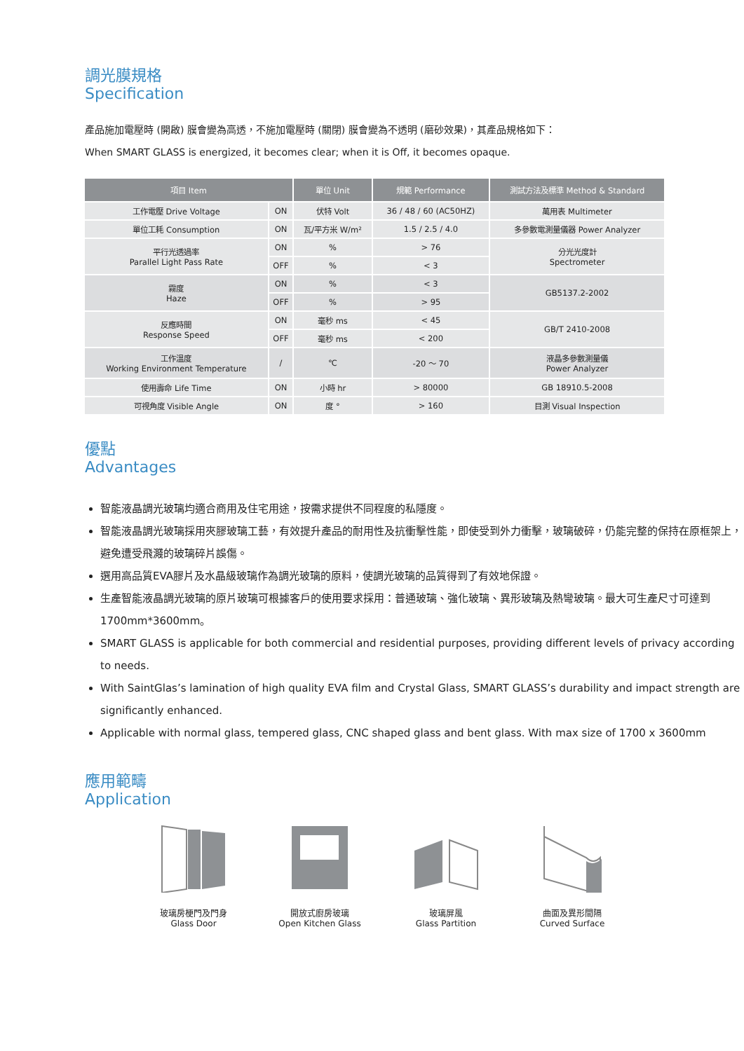調光膜規格
Specification
產品施加電壓時 (開啟) 膜會變為高透，不施加電壓時 (關閉) 膜會變為不透明 (磨砂效果)，其產品規格如下：
When SMART GLASS is energized, it becomes clear; when it is Off, it becomes opaque.
| 項目 Item | | 單位 Unit | 規範 Performance | 測試方法及標準 Method & Standard |
| --- | --- | --- | --- | --- |
| 工作電壓 Drive Voltage | ON | 伏特 Volt | 36 / 48 / 60 (AC50HZ) | 萬用表 Multimeter |
| 單位工耗 Consumption | ON | 瓦/平方米 W/m² | 1.5 / 2.5 / 4.0 | 多參數電測量儀器 Power Analyzer |
| 平行光透過率 Parallel Light Pass Rate | ON | % | > 76 | 分光光度計 Spectrometer |
| | OFF | % | < 3 | |
| 霧度 Haze | ON | % | < 3 | GB5137.2-2002 |
| | OFF | % | > 95 | |
| 反應時間 Response Speed | ON | 毫秒 ms | < 45 | GB/T 2410-2008 |
| | OFF | 毫秒 ms | < 200 | |
| 工作溫度 Working Environment Temperature | / | ℃ | -20 ～ 70 | 液晶多參數測量儀 Power Analyzer |
| 使用壽命 Life Time | ON | 小時 hr | > 80000 | GB 18910.5-2008 |
| 可視角度 Visible Angle | ON | 度 ° | > 160 | 目測 Visual Inspection |
優點
Advantages
智能液晶調光玻璃均適合商用及住宅用途，按需求提供不同程度的私隱度。
智能液晶調光玻璃採用夾膠玻璃工藝，有效提升產品的耐用性及抗衝擊性能，即使受到外力衝擊，玻璃破碎，仍能完整的保持在原框架上，避免遭受飛濺的玻璃碎片誤傷。
選用高品質EVA膠片及水晶級玻璃作為調光玻璃的原料，使調光玻璃的品質得到了有效地保證。
生產智能液晶調光玻璃的原片玻璃可根據客戶的使用要求採用：普通玻璃、強化玻璃、異形玻璃及熱彎玻璃。最大可生產尺寸可達到1700mm*3600mm。
SMART GLASS is applicable for both commercial and residential purposes, providing different levels of privacy according to needs.
With SaintGlas’s lamination of high quality EVA film and Crystal Glass, SMART GLASS’s durability and impact strength are significantly enhanced.
Applicable with normal glass, tempered glass, CNC shaped glass and bent glass. With max size of 1700 x 3600mm
應用範疇
Application
玻璃房梗門及門身
Glass Door
開放式廚房玻璃
Open Kitchen Glass
玻璃屏風
Glass Partition
曲面及異形間隔
Curved Surface